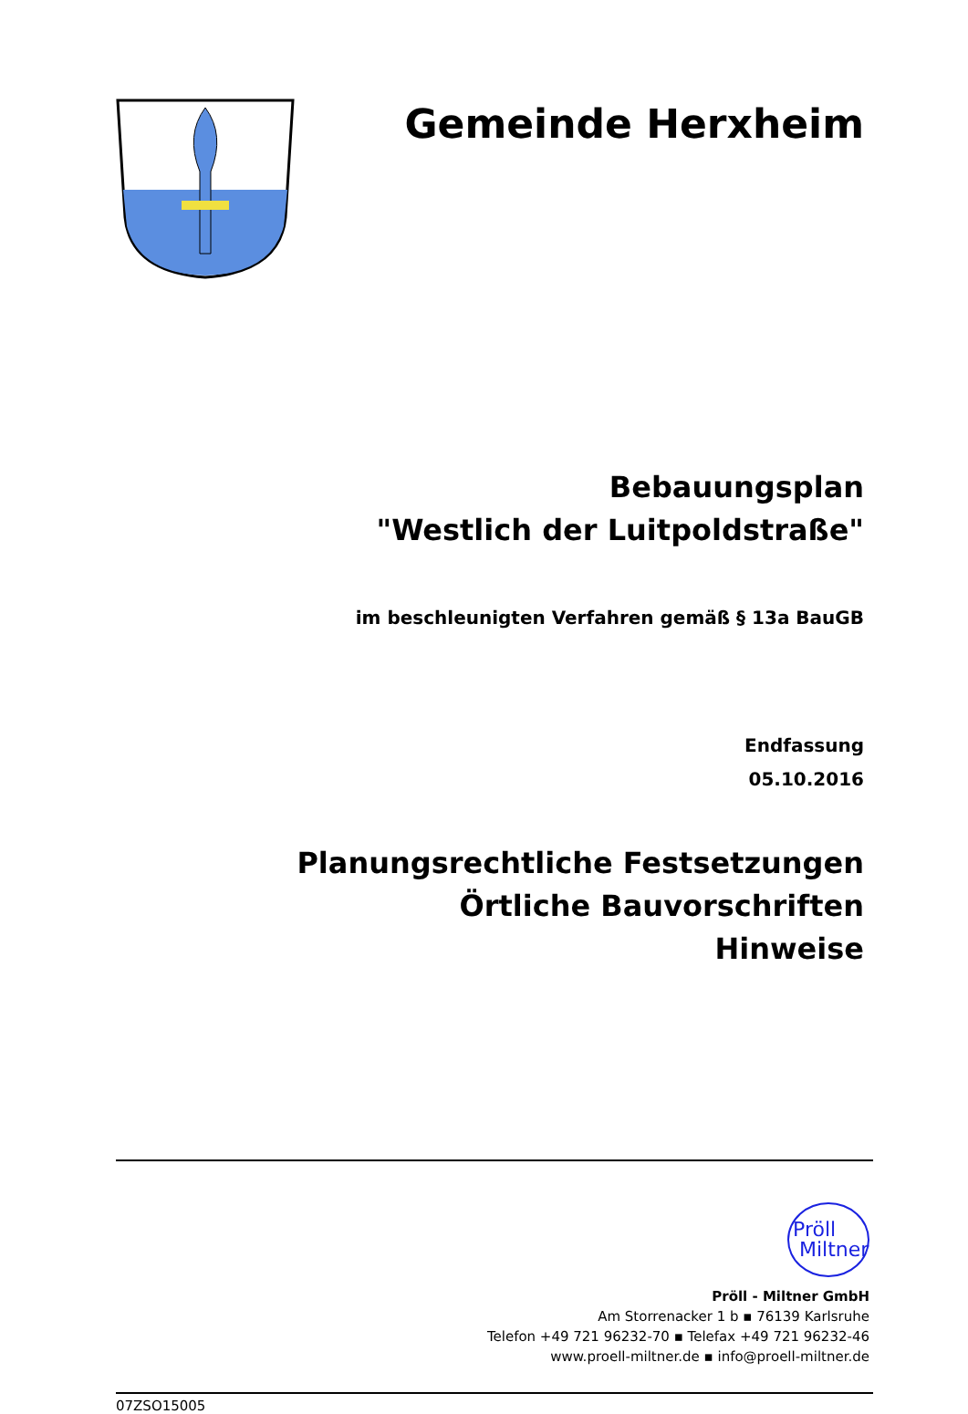Gemeinde Herxheim
Bebauungsplan
"Westlich der Luitpoldstraße"
im beschleunigten Verfahren gemäß § 13a BauGB
Endfassung
05.10.2016
Planungsrechtliche Festsetzungen
Örtliche Bauvorschriften
Hinweise
Pröll
Miltner
Pröll - Miltner GmbH
Am Storrenacker 1 b ▪ 76139 Karlsruhe
Telefon +49 721 96232-70 ▪ Telefax +49 721 96232-46
www.proell-miltner.de ▪ info@proell-miltner.de
07ZSO15005